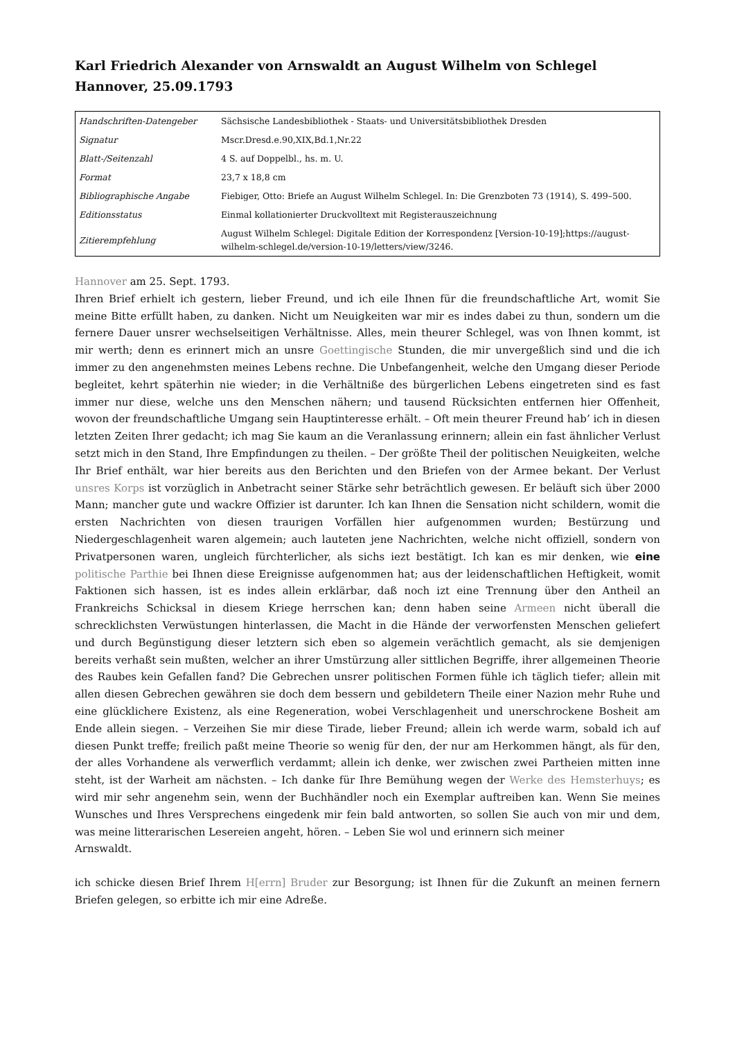Karl Friedrich Alexander von Arnswaldt an August Wilhelm von Schlegel
Hannover, 25.09.1793
| Handschriften-Datengeber | Sächsische Landesbibliothek - Staats- und Universitätsbibliothek Dresden |
| Signatur | Mscr.Dresd.e.90,XIX,Bd.1,Nr.22 |
| Blatt-/Seitenzahl | 4 S. auf Doppelbl., hs. m. U. |
| Format | 23,7 x 18,8 cm |
| Bibliographische Angabe | Fiebiger, Otto: Briefe an August Wilhelm Schlegel. In: Die Grenzboten 73 (1914), S. 499–500. |
| Editionsstatus | Einmal kollationierter Druckvolltext mit Registerauszeichnung |
| Zitierempfehlung | August Wilhelm Schlegel: Digitale Edition der Korrespondenz [Version-10-19];https://august-wilhelm-schlegel.de/version-10-19/letters/view/3246. |
Hannover am 25. Sept. 1793.
Ihren Brief erhielt ich gestern, lieber Freund, und ich eile Ihnen für die freundschaftliche Art, womit Sie meine Bitte erfüllt haben, zu danken. Nicht um Neuigkeiten war mir es indes dabei zu thun, sondern um die fernere Dauer unsrer wechselseitigen Verhältnisse. Alles, mein theurer Schlegel, was von Ihnen kommt, ist mir werth; denn es erinnert mich an unsre Goettingische Stunden, die mir unvergeßlich sind und die ich immer zu den angenehmsten meines Lebens rechne. Die Unbefangenheit, welche den Umgang dieser Periode begleitet, kehrt späterhin nie wieder; in die Verhältniße des bürgerlichen Lebens eingetreten sind es fast immer nur diese, welche uns den Menschen nähern; und tausend Rücksichten entfernen hier Offenheit, wovon der freundschaftliche Umgang sein Hauptinteresse erhält. – Oft mein theurer Freund hab’ ich in diesen letzten Zeiten Ihrer gedacht; ich mag Sie kaum an die Veranlassung erinnern; allein ein fast ähnlicher Verlust setzt mich in den Stand, Ihre Empfindungen zu theilen. – Der größte Theil der politischen Neuigkeiten, welche Ihr Brief enthält, war hier bereits aus den Berichten und den Briefen von der Armee bekant. Der Verlust unsres Korps ist vorzüglich in Anbetracht seiner Stärke sehr beträchtlich gewesen. Er beläuft sich über 2000 Mann; mancher gute und wackre Offizier ist darunter. Ich kan Ihnen die Sensation nicht schildern, womit die ersten Nachrichten von diesen traurigen Vorfällen hier aufgenommen wurden; Bestürzung und Niedergeschlagenheit waren algemein; auch lauteten jene Nachrichten, welche nicht offiziell, sondern von Privatpersonen waren, ungleich fürchterlicher, als sichs iezt bestätigt. Ich kan es mir denken, wie eine politische Parthie bei Ihnen diese Ereignisse aufgenommen hat; aus der leidenschaftlichen Heftigkeit, womit Faktionen sich hassen, ist es indes allein erklärbar, daß noch izt eine Trennung über den Antheil an Frankreichs Schicksal in diesem Kriege herrschen kan; denn haben seine Armeen nicht überall die schrecklichsten Verwüstungen hinterlassen, die Macht in die Hände der verworfensten Menschen geliefert und durch Begünstigung dieser letztern sich eben so algemein verächtlich gemacht, als sie demjenigen bereits verhaßt sein mußten, welcher an ihrer Umstürzung aller sittlichen Begriffe, ihrer allgemeinen Theorie des Raubes kein Gefallen fand? Die Gebrechen unsrer politischen Formen fühle ich täglich tiefer; allein mit allen diesen Gebrechen gewähren sie doch dem bessern und gebildetern Theile einer Nazion mehr Ruhe und eine glücklichere Existenz, als eine Regeneration, wobei Verschlagenheit und unerschrockene Bosheit am Ende allein siegen. – Verzeihen Sie mir diese Tirade, lieber Freund; allein ich werde warm, sobald ich auf diesen Punkt treffe; freilich paßt meine Theorie so wenig für den, der nur am Herkommen hängt, als für den, der alles Vorhandene als verwerflich verdammt; allein ich denke, wer zwischen zwei Partheien mitten inne steht, ist der Warheit am nächsten. – Ich danke für Ihre Bemühung wegen der Werke des Hemsterhuys; es wird mir sehr angenehm sein, wenn der Buchhändler noch ein Exemplar auftreiben kan. Wenn Sie meines Wunsches und Ihres Versprechens eingedenk mir fein bald antworten, so sollen Sie auch von mir und dem, was meine litterarischen Lesereien angeht, hören. – Leben Sie wol und erinnern sich meiner
Arnswaldt.
ich schicke diesen Brief Ihrem H[errn] Bruder zur Besorgung; ist Ihnen für die Zukunft an meinen fernern Briefen gelegen, so erbitte ich mir eine Adreße.